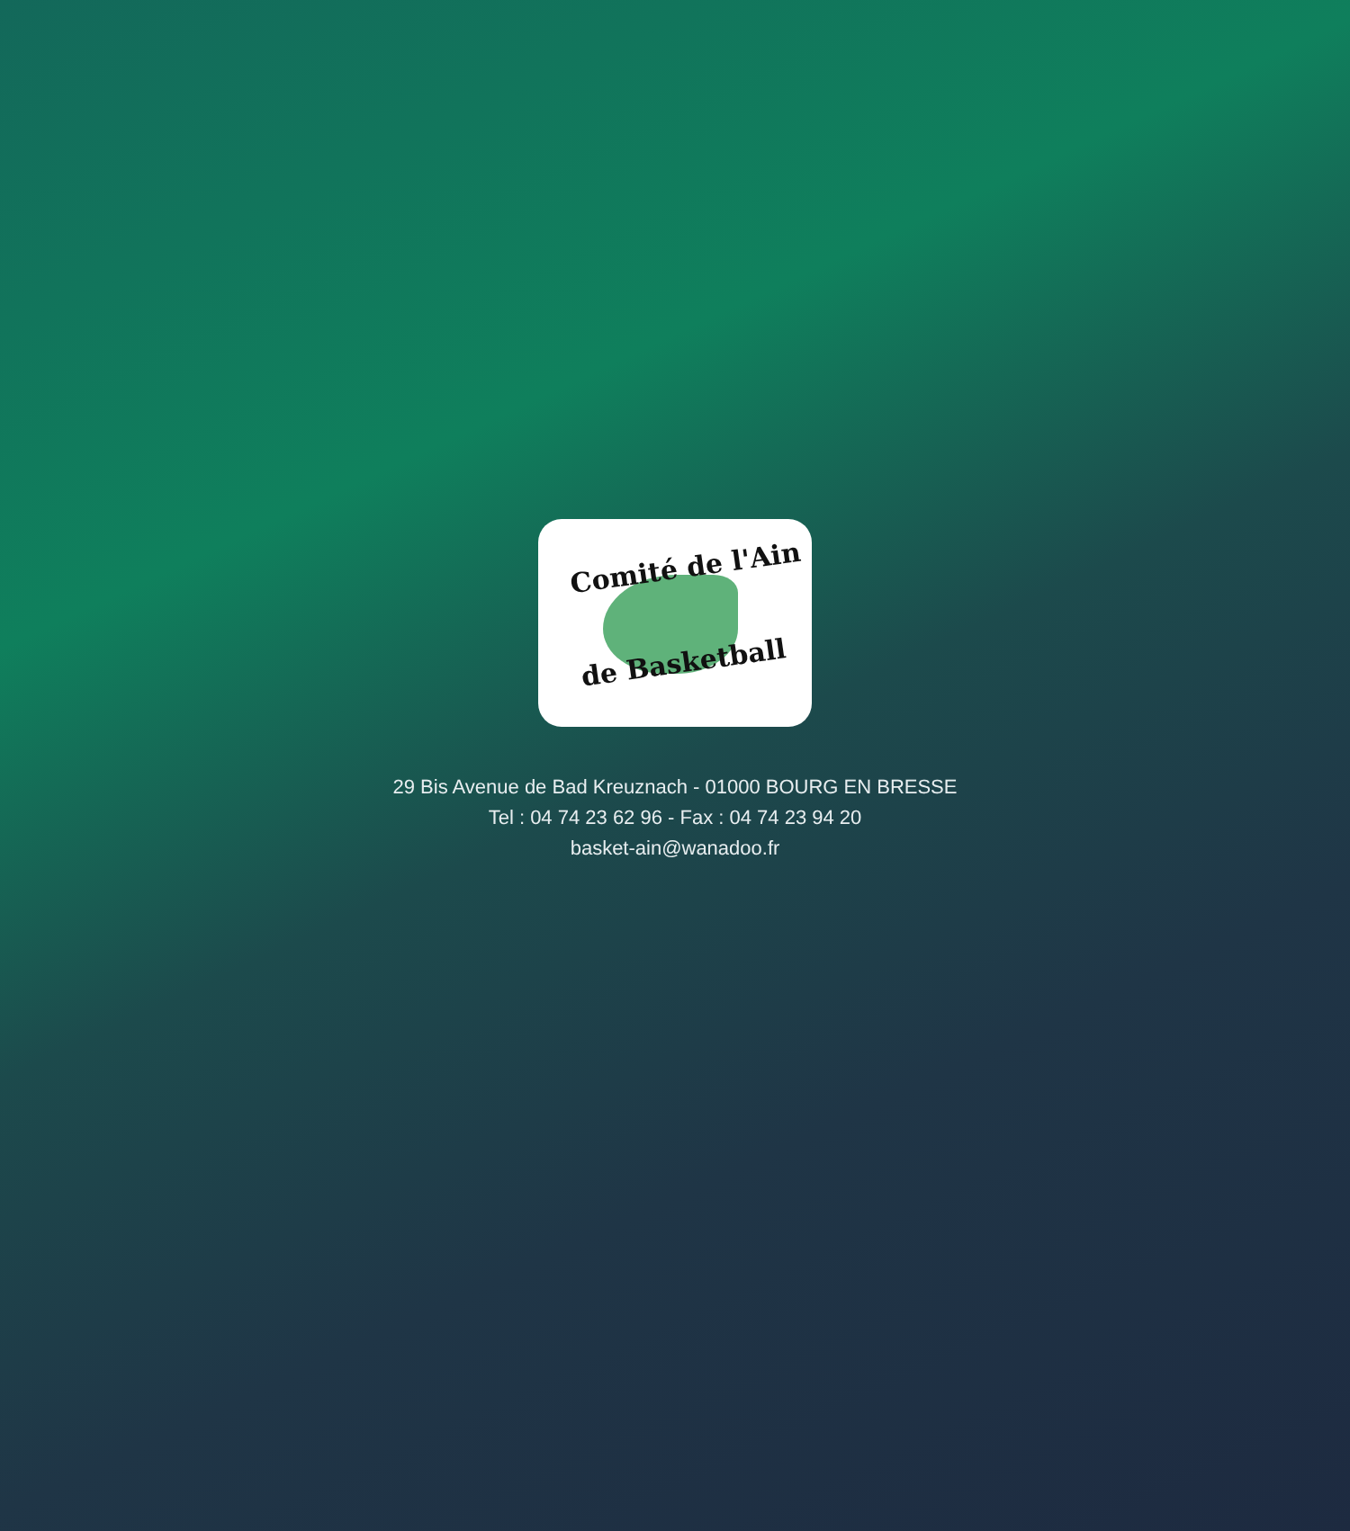Comité de l'Ain
de Basketball
29 Bis Avenue de Bad Kreuznach - 01000 BOURG EN BRESSE
Tel : 04 74 23 62 96 - Fax : 04 74 23 94 20
basket-ain@wanadoo.fr